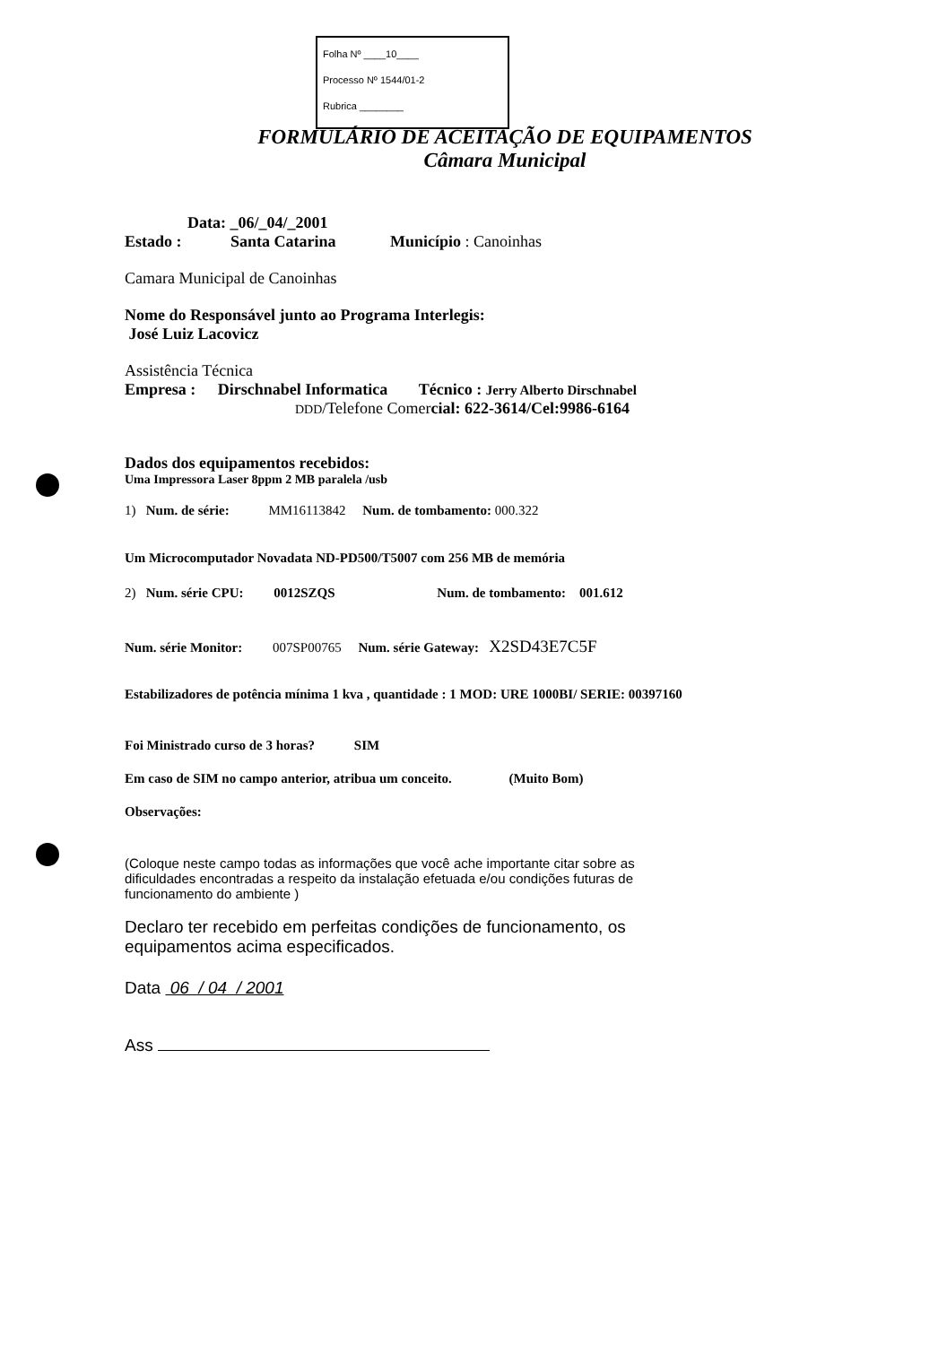Folha Nº ____10____
Processo Nº 1544/01-2
Rubrica ________
FORMULÁRIO DE ACEITAÇÃO DE EQUIPAMENTOS
Câmara Municipal
Data: _06/_04/_2001
Estado : Santa Catarina Município : Canoinhas
Camara Municipal de Canoinhas
Nome do Responsável junto ao Programa Interlegis:
José Luiz Lacovicz
Assistência Técnica
Empresa : Dirschnabel Informatica Técnico : Jerry Alberto Dirschnabel
DDD/Telefone Comercial: 622-3614/Cel:9986-6164
Dados dos equipamentos recebidos:
Uma Impressora Laser 8ppm 2 MB paralela /usb
1) Num. de série: MM16113842 Num. de tombamento: 000.322
Um Microcomputador Novadata ND-PD500/T5007 com 256 MB de memória
2) Num. série CPU: 0012SZQS Num. de tombamento: 001.612
Num. série Monitor: 007SP00765 Num. série Gateway: X2SD43E7C5F
Estabilizadores de potência mínima 1 kva , quantidade : 1 MOD: URE 1000BI/ SERIE: 00397160
Foi Ministrado curso de 3 horas? SIM
Em caso de SIM no campo anterior, atribua um conceito. (Muito Bom)
Observações:
(Coloque neste campo todas as informações que você ache importante citar sobre as
dificuldades encontradas a respeito da instalação efetuada e/ou condições futuras de
funcionamento do ambiente )
Declaro ter recebido em perfeitas condições de funcionamento, os
equipamentos acima especificados.
Data 06 / 04 / 2001
Ass